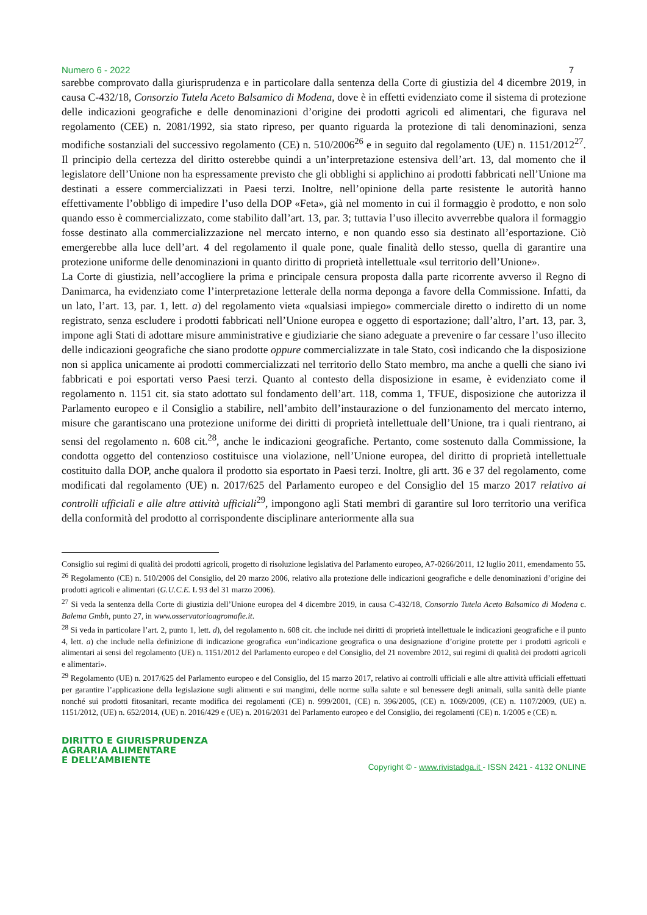Numero 6 - 2022 7
sarebbe comprovato dalla giurisprudenza e in particolare dalla sentenza della Corte di giustizia del 4 dicembre 2019, in causa C-432/18, Consorzio Tutela Aceto Balsamico di Modena, dove è in effetti evidenziato come il sistema di protezione delle indicazioni geografiche e delle denominazioni d’origine dei prodotti agricoli ed alimentari, che figurava nel regolamento (CEE) n. 2081/1992, sia stato ripreso, per quanto riguarda la protezione di tali denominazioni, senza modifiche sostanziali del successivo regolamento (CE) n. 510/2006<sup>26</sup> e in seguito dal regolamento (UE) n. 1151/2012<sup>27</sup>. Il principio della certezza del diritto osterebbe quindi a un’interpretazione estensiva dell’art. 13, dal momento che il legislatore dell’Unione non ha espressamente previsto che gli obblighi si applichino ai prodotti fabbricati nell’Unione ma destinati a essere commercializzati in Paesi terzi. Inoltre, nell’opinione della parte resistente le autorità hanno effettivamente l’obbligo di impedire l’uso della DOP «Feta», già nel momento in cui il formaggio è prodotto, e non solo quando esso è commercializzato, come stabilito dall’art. 13, par. 3; tuttavia l’uso illecito avverrebbe qualora il formaggio fosse destinato alla commercializzazione nel mercato interno, e non quando esso sia destinato all’esportazione. Ciò emergerebbe alla luce dell’art. 4 del regolamento il quale pone, quale finalità dello stesso, quella di garantire una protezione uniforme delle denominazioni in quanto diritto di proprietà intellettuale «sul territorio dell’Unione».
La Corte di giustizia, nell’accogliere la prima e principale censura proposta dalla parte ricorrente avverso il Regno di Danimarca, ha evidenziato come l’interpretazione letterale della norma deponga a favore della Commissione. Infatti, da un lato, l’art. 13, par. 1, lett. a) del regolamento vieta «qualsiasi impiego» commerciale diretto o indiretto di un nome registrato, senza escludere i prodotti fabbricati nell’Unione europea e oggetto di esportazione; dall’altro, l’art. 13, par. 3, impone agli Stati di adottare misure amministrative e giudiziarie che siano adeguate a prevenire o far cessare l’uso illecito delle indicazioni geografiche che siano prodotte oppure commercializzate in tale Stato, così indicando che la disposizione non si applica unicamente ai prodotti commercializzati nel territorio dello Stato membro, ma anche a quelli che siano ivi fabbricati e poi esportati verso Paesi terzi. Quanto al contesto della disposizione in esame, è evidenziato come il regolamento n. 1151 cit. sia stato adottato sul fondamento dell’art. 118, comma 1, TFUE, disposizione che autorizza il Parlamento europeo e il Consiglio a stabilire, nell’ambito dell’instaurazione o del funzionamento del mercato interno, misure che garantiscano una protezione uniforme dei diritti di proprietà intellettuale dell’Unione, tra i quali rientrano, ai sensi del regolamento n. 608 cit.<sup>28</sup>, anche le indicazioni geografiche. Pertanto, come sostenuto dalla Commissione, la condotta oggetto del contenzioso costituisce una violazione, nell’Unione europea, del diritto di proprietà intellettuale costituito dalla DOP, anche qualora il prodotto sia esportato in Paesi terzi. Inoltre, gli artt. 36 e 37 del regolamento, come modificati dal regolamento (UE) n. 2017/625 del Parlamento europeo e del Consiglio del 15 marzo 2017 relativo ai controlli ufficiali e alle altre attività ufficiali<sup>29</sup>, impongono agli Stati membri di garantire sul loro territorio una verifica della conformità del prodotto al corrispondente disciplinare anteriormente alla sua
Consiglio sui regimi di qualità dei prodotti agricoli, progetto di risoluzione legislativa del Parlamento europeo, A7-0266/2011, 12 luglio 2011, emendamento 55.
<sup>26</sup> Regolamento (CE) n. 510/2006 del Consiglio, del 20 marzo 2006, relativo alla protezione delle indicazioni geografiche e delle denominazioni d’origine dei prodotti agricoli e alimentari (G.U.C.E. L 93 del 31 marzo 2006).
<sup>27</sup> Si veda la sentenza della Corte di giustizia dell’Unione europea del 4 dicembre 2019, in causa C-432/18, Consorzio Tutela Aceto Balsamico di Modena c. Balema Gmbh, punto 27, in www.osservatorioagromafie.it.
<sup>28</sup> Si veda in particolare l’art. 2, punto 1, lett. d), del regolamento n. 608 cit. che include nei diritti di proprietà intellettuale le indicazioni geografiche e il punto 4, lett. a) che include nella definizione di indicazione geografica «un’indicazione geografica o una designazione d’origine protette per i prodotti agricoli e alimentari ai sensi del regolamento (UE) n. 1151/2012 del Parlamento europeo e del Consiglio, del 21 novembre 2012, sui regimi di qualità dei prodotti agricoli e alimentari».
<sup>29</sup> Regolamento (UE) n. 2017/625 del Parlamento europeo e del Consiglio, del 15 marzo 2017, relativo ai controlli ufficiali e alle altre attività ufficiali effettuati per garantire l’applicazione della legislazione sugli alimenti e sui mangimi, delle norme sulla salute e sul benessere degli animali, sulla sanità delle piante nonché sui prodotti fitosanitari, recante modifica dei regolamenti (CE) n. 999/2001, (CE) n. 396/2005, (CE) n. 1069/2009, (CE) n. 1107/2009, (UE) n. 1151/2012, (UE) n. 652/2014, (UE) n. 2016/429 e (UE) n. 2016/2031 del Parlamento europeo e del Consiglio, dei regolamenti (CE) n. 1/2005 e (CE) n.
DIRITTO E GIURISPRUDENZA
AGRARIA ALIMENTARE
E DELL’AMBIENTE
Copyright © - www.rivistadga.it - ISSN 2421 - 4132 ONLINE